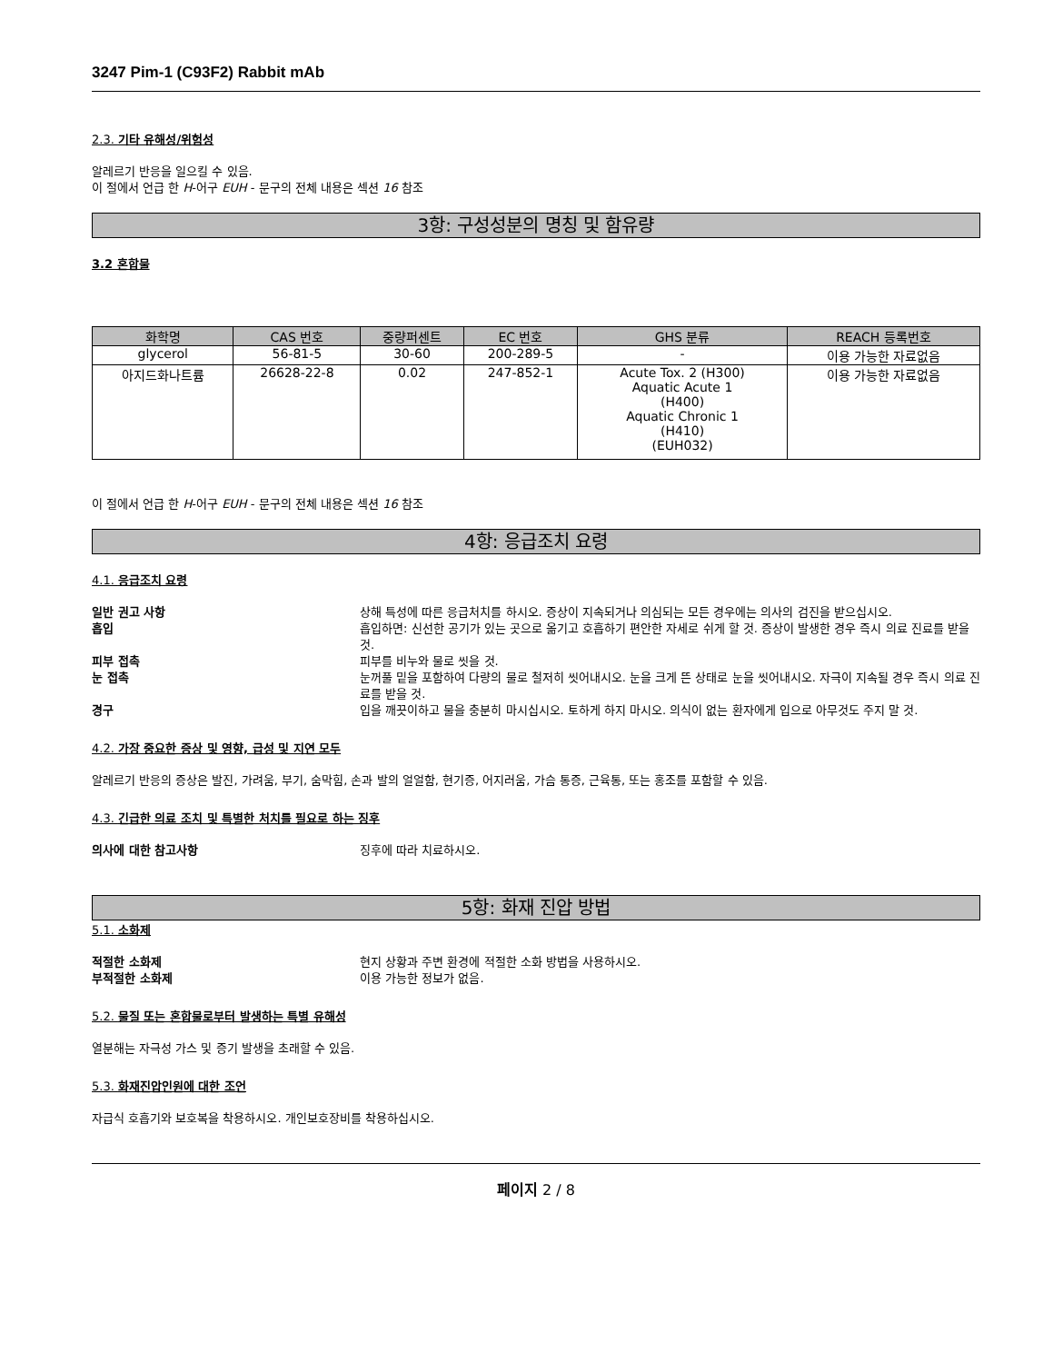3247 Pim-1 (C93F2) Rabbit mAb
2.3. 기타 유해성/위험성
알레르기 반응을 일으킬 수 있음.
이 절에서 언급 한 H-어구 EUH - 문구의 전체 내용은 섹션 16 참조
3항: 구성성분의 명칭 및 함유량
3.2 혼합물
| 화학명 | CAS 번호 | 중량퍼센트 | EC 번호 | GHS 분류 | REACH 등록번호 |
| --- | --- | --- | --- | --- | --- |
| glycerol | 56-81-5 | 30-60 | 200-289-5 | - | 이용 가능한 자료없음 |
| 아지드화나트륨 | 26628-22-8 | 0.02 | 247-852-1 | Acute Tox. 2 (H300) Aquatic Acute 1 (H400) Aquatic Chronic 1 (H410) (EUH032) | 이용 가능한 자료없음 |
이 절에서 언급 한 H-어구 EUH - 문구의 전체 내용은 섹션 16 참조
4항: 응급조치 요령
4.1. 응급조치 요령
일반 권고 사항 상해 특성에 따른 응급처치를 하시오. 증상이 지속되거나 의심되는 모든 경우에는 의사의 검진을 받으십시오.
흡입 흡입하면: 신선한 공기가 있는 곳으로 옮기고 호흡하기 편안한 자세로 쉬게 할 것. 증상이 발생한 경우 즉시 의료 진료를 받을 것.
피부 접촉 피부를 비누와 물로 씻을 것.
눈 접촉 눈꺼풀 밑을 포함하여 다량의 물로 철저히 씻어내시오. 눈을 크게 뜬 상태로 눈을 씻어내시오. 자극이 지속될 경우 즉시 의료 진료를 받을 것.
경구 입을 깨끗이하고 물을 충분히 마시십시오. 토하게 하지 마시오. 의식이 없는 환자에게 입으로 아무것도 주지 말 것.
4.2. 가장 중요한 증상 및 영향, 급성 및 지연 모두
알레르기 반응의 증상은 발진, 가려움, 부기, 숨막힘, 손과 발의 얼얼함, 현기증, 어지러움, 가슴 통증, 근육통, 또는 홍조를 포함할 수 있음.
4.3. 긴급한 의료 조치 및 특별한 처치를 필요로 하는 징후
의사에 대한 참고사항 징후에 따라 치료하시오.
5항: 화재 진압 방법
5.1. 소화제
적절한 소화제 현지 상황과 주변 환경에 적절한 소화 방법을 사용하시오.
부적절한 소화제 이용 가능한 정보가 없음.
5.2. 물질 또는 혼합물로부터 발생하는 특별 유해성
열분해는 자극성 가스 및 증기 발생을 초래할 수 있음.
5.3. 화재진압인원에 대한 조언
자급식 호흡기와 보호복을 착용하시오. 개인보호장비를 착용하십시오.
페이지 2 / 8